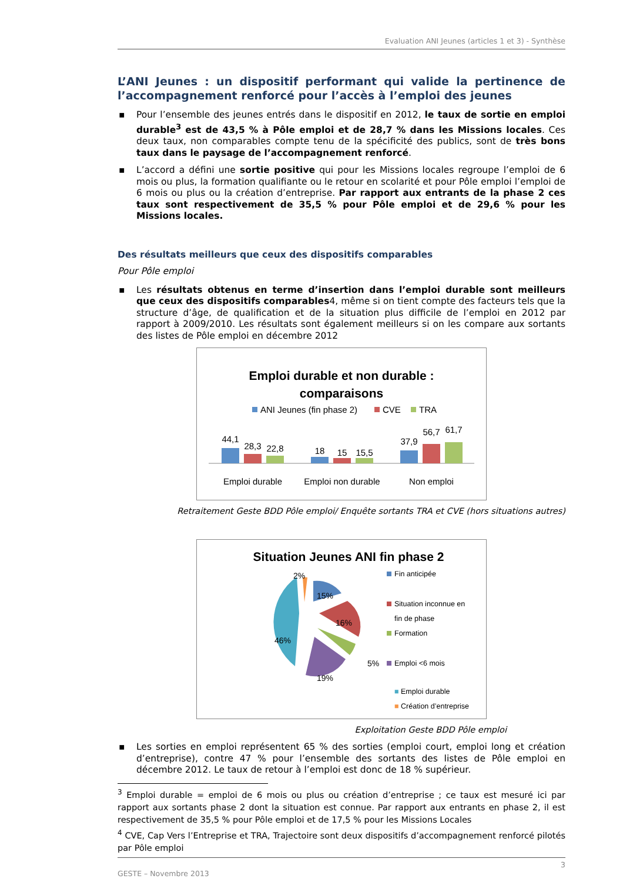Evaluation ANI Jeunes (articles 1 et 3) - Synthèse
L’ANI Jeunes : un dispositif performant qui valide la pertinence de l’accompagnement renforcé pour l’accès à l’emploi des jeunes
▪ Pour l’ensemble des jeunes entrés dans le dispositif en 2012, le taux de sortie en emploi durable<sup>3</sup> est de 43,5 % à Pôle emploi et de 28,7 % dans les Missions locales. Ces deux taux, non comparables compte tenu de la spécificité des publics, sont de très bons taux dans le paysage de l’accompagnement renforcé.
▪ L’accord a défini une sortie positive qui pour les Missions locales regroupe l’emploi de 6 mois ou plus, la formation qualifiante ou le retour en scolarité et pour Pôle emploi l’emploi de 6 mois ou plus ou la création d’entreprise. Par rapport aux entrants de la phase 2 ces taux sont respectivement de 35,5 % pour Pôle emploi et de 29,6 % pour les Missions locales.
Des résultats meilleurs que ceux des dispositifs comparables
Pour Pôle emploi
▪ Les résultats obtenus en terme d’insertion dans l’emploi durable sont meilleurs que ceux des dispositifs comparables4, même si on tient compte des facteurs tels que la structure d’âge, de qualification et de la situation plus difficile de l’emploi en 2012 par rapport à 2009/2010. Les résultats sont également meilleurs si on les compare aux sortants des listes de Pôle emploi en décembre 2012
Emploi durable et non durable :
comparaisons
ANI Jeunes (fin phase 2)
CVE
TRA
44,1
28,3
22,8
18
15
15,5
37,9
56,7
61,7
Emploi durable
Emploi non durable
Non emploi
Retraitement Geste BDD Pôle emploi/ Enquête sortants TRA et CVE (hors situations autres)
Situation Jeunes ANI fin phase 2
2%
15%
16%
5%
19%
46%
Fin anticipée
Situation inconnue en
fin de phase
Formation
Emploi <6 mois
■ Emploi durable
■ Création d’entreprise
Exploitation Geste BDD Pôle emploi
▪ Les sorties en emploi représentent 65 % des sorties (emploi court, emploi long et création d’entreprise), contre 47 % pour l’ensemble des sortants des listes de Pôle emploi en décembre 2012. Le taux de retour à l’emploi est donc de 18 % supérieur.
<sup>3</sup> Emploi durable = emploi de 6 mois ou plus ou création d’entreprise ; ce taux est mesuré ici par rapport aux sortants phase 2 dont la situation est connue. Par rapport aux entrants en phase 2, il est respectivement de 35,5 % pour Pôle emploi et de 17,5 % pour les Missions Locales
<sup>4</sup> CVE, Cap Vers l’Entreprise et TRA, Trajectoire sont deux dispositifs d’accompagnement renforcé pilotés par Pôle emploi
3
GESTE – Novembre 2013